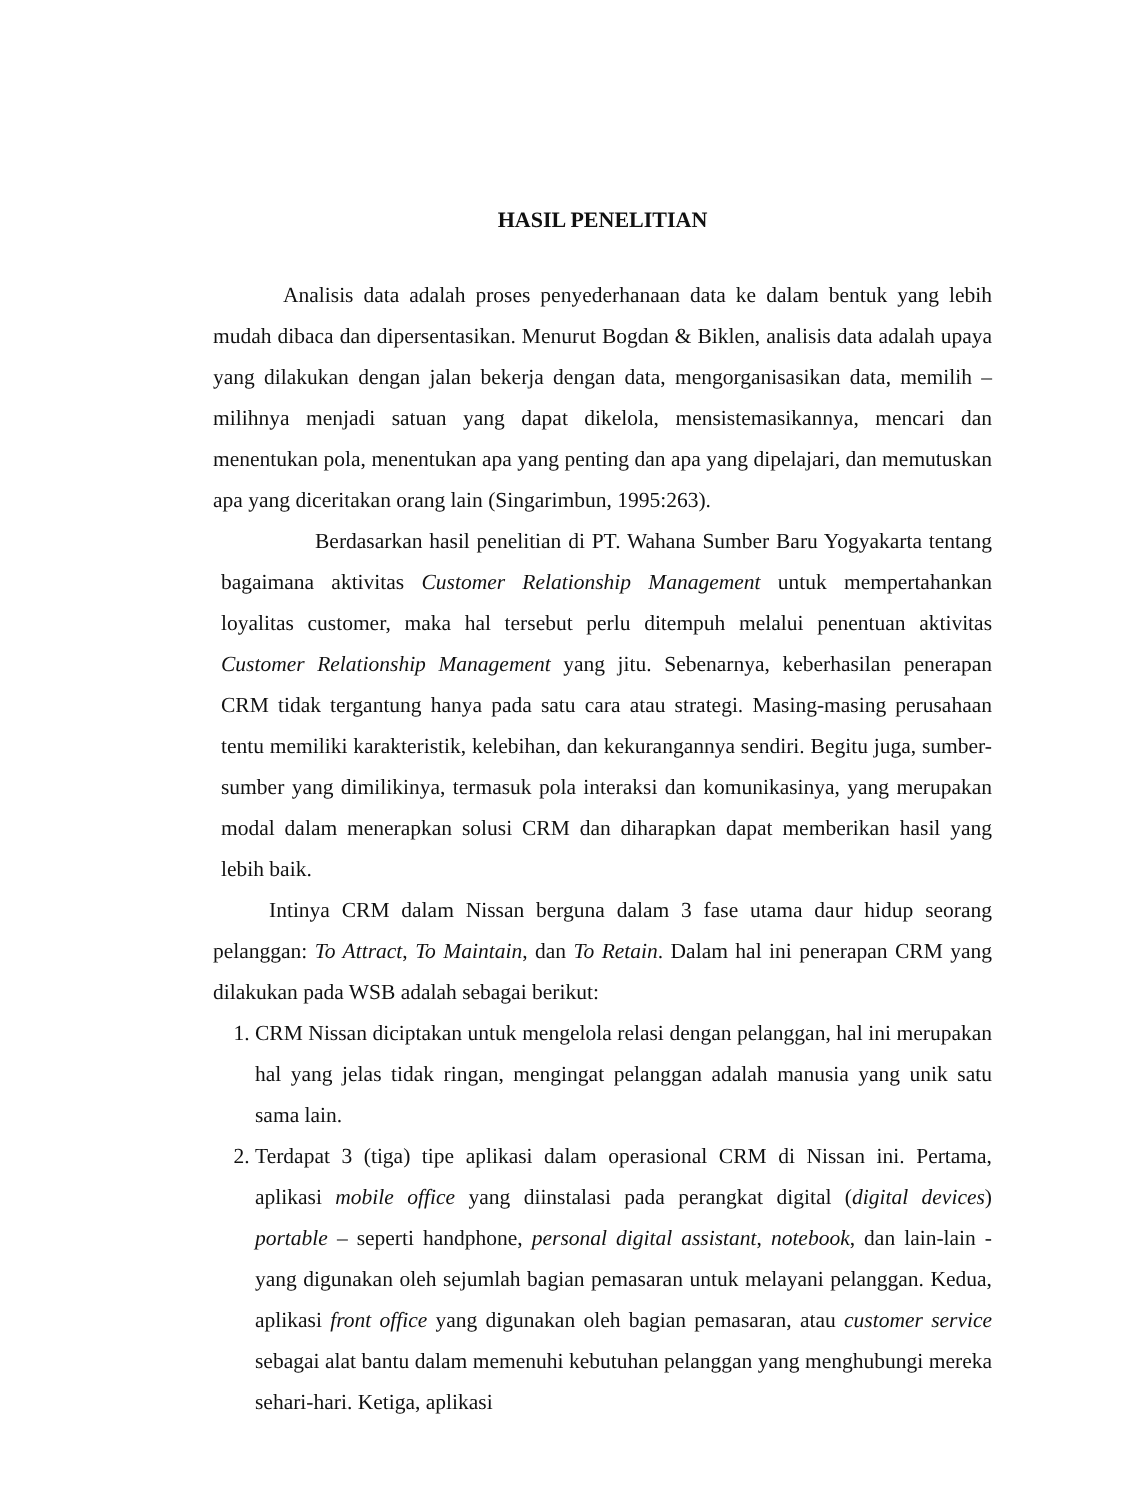HASIL PENELITIAN
Analisis data adalah proses penyederhanaan data ke dalam bentuk yang lebih mudah dibaca dan dipersentasikan. Menurut Bogdan & Biklen, analisis data adalah upaya yang dilakukan dengan jalan bekerja dengan data, mengorganisasikan data, memilih – milihnya menjadi satuan yang dapat dikelola, mensistemasikannya, mencari dan menentukan pola, menentukan apa yang penting dan apa yang dipelajari, dan memutuskan apa yang diceritakan orang lain (Singarimbun, 1995:263).
Berdasarkan hasil penelitian di PT. Wahana Sumber Baru Yogyakarta tentang bagaimana aktivitas Customer Relationship Management untuk mempertahankan loyalitas customer, maka hal tersebut perlu ditempuh melalui penentuan aktivitas Customer Relationship Management yang jitu. Sebenarnya, keberhasilan penerapan CRM tidak tergantung hanya pada satu cara atau strategi. Masing-masing perusahaan tentu memiliki karakteristik, kelebihan, dan kekurangannya sendiri. Begitu juga, sumber-sumber yang dimilikinya, termasuk pola interaksi dan komunikasinya, yang merupakan modal dalam menerapkan solusi CRM dan diharapkan dapat memberikan hasil yang lebih baik.
Intinya CRM dalam Nissan berguna dalam 3 fase utama daur hidup seorang pelanggan: To Attract, To Maintain, dan To Retain. Dalam hal ini penerapan CRM yang dilakukan pada WSB adalah sebagai berikut:
1. CRM Nissan diciptakan untuk mengelola relasi dengan pelanggan, hal ini merupakan hal yang jelas tidak ringan, mengingat pelanggan adalah manusia yang unik satu sama lain.
2. Terdapat 3 (tiga) tipe aplikasi dalam operasional CRM di Nissan ini. Pertama, aplikasi mobile office yang diinstalasi pada perangkat digital (digital devices) portable – seperti handphone, personal digital assistant, notebook, dan lain-lain - yang digunakan oleh sejumlah bagian pemasaran untuk melayani pelanggan. Kedua, aplikasi front office yang digunakan oleh bagian pemasaran, atau customer service sebagai alat bantu dalam memenuhi kebutuhan pelanggan yang menghubungi mereka sehari-hari. Ketiga, aplikasi